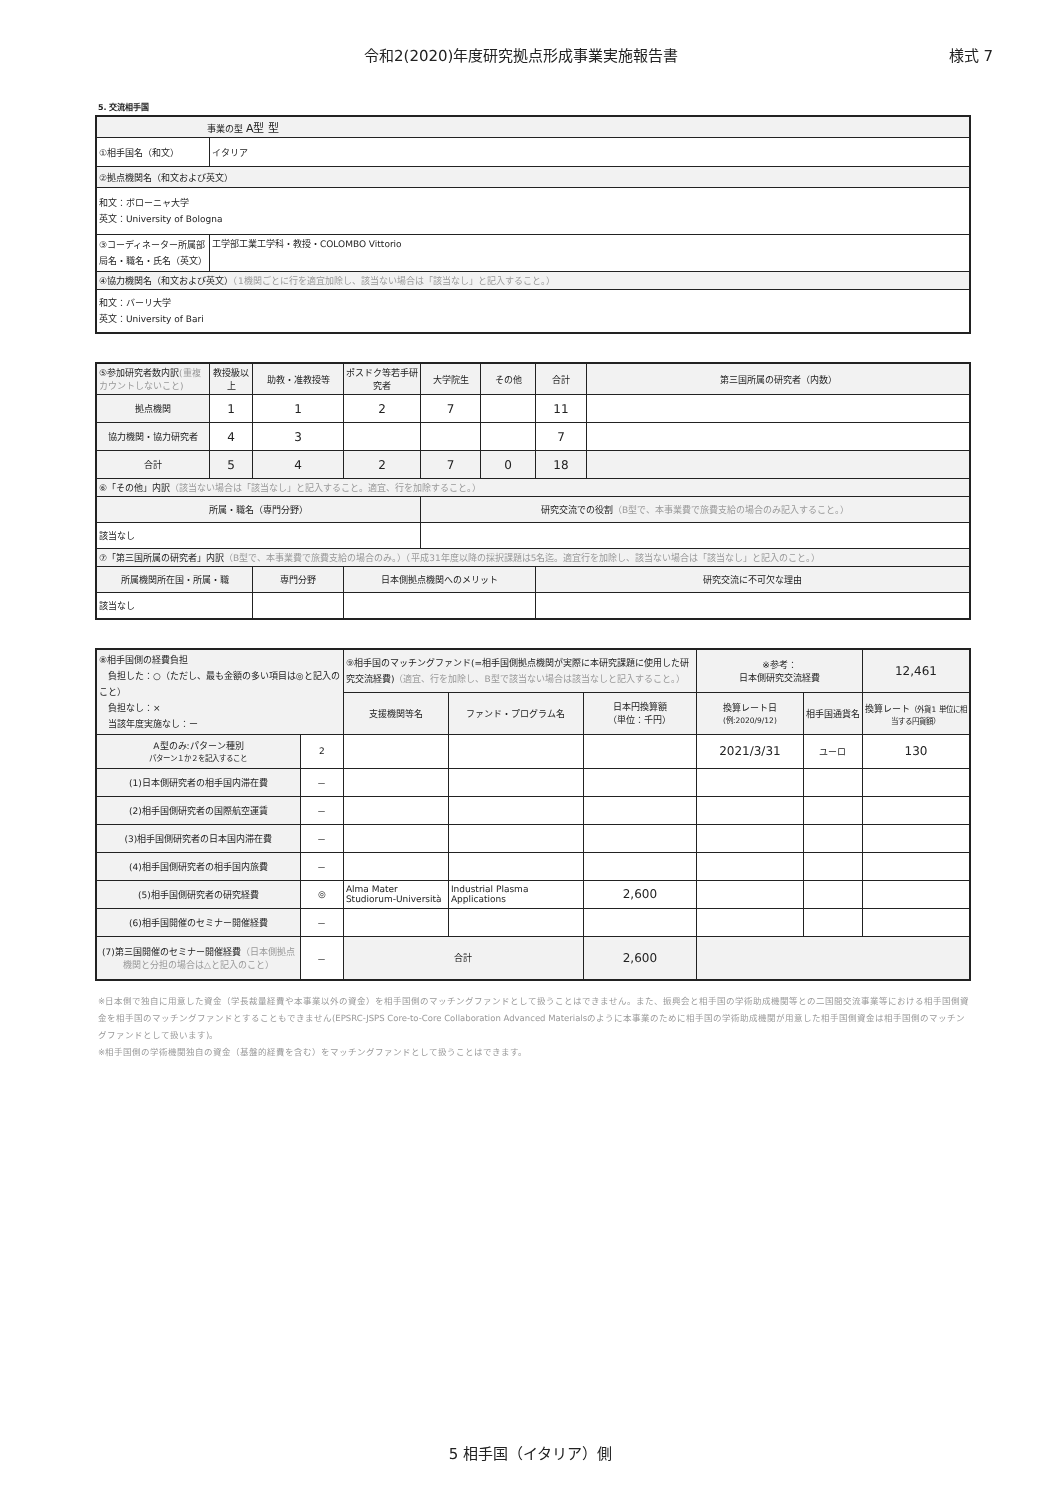令和2(2020)年度研究拠点形成事業実施報告書 様式 7
5. 交流相手国
| 事業の型 A型 型 | |
| ①相手国名（和文） | イタリア |
| ②拠点機関名（和文および英文） | |
| 和文：ボローニャ大学 英文：University of Bologna | |
| ③コーディネーター所属部局名・職名・氏名（英文） | 工学部工業工学科・教授・COLOMBO Vittorio |
| ④協力機関名（和文および英文） （1機関ごとに行を適宜加除し、該当ない場合は「該当なし」と記入すること。） | |
| 和文：バーリ大学 英文：University of Bari | |
| ⑤参加研究者数内訳 (重複カウントしないこと) | 教授級以上 | 助教・准教授等 | ポスドク等若手研究者 | 大学院生 | その他 | 合計 | 第三国所属の研究者（内数） |
| 拠点機関 | 1 | 1 | 2 | 7 | | 11 | |
| 協力機関・協力研究者 | 4 | 3 | | | | 7 | |
| 合計 | 5 | 4 | 2 | 7 | 0 | 18 | |
| ⑥「その他」内訳 （該当ない場合は「該当なし」と記入すること。適宜、行を加除すること。） | | | | | | | |
| 所属・職名（専門分野） | | | | 研究交流での役割 （B型で、本事業費で旅費支給の場合のみ記入すること。） | | | |
| 該当なし | | | | | | | |
| ⑦「第三国所属の研究者」内訳 （B型で、本事業費で旅費支給の場合のみ。）（平成31年度以降の採択課題は5名迄。適宜行を加除し、該当ない場合は「該当なし」と記入のこと。） | | | | | | | |
| 所属機関所在国・所属・職 | | 専門分野 | 日本側拠点機関へのメリット | | | 研究交流に不可欠な理由 | |
| 該当なし | | | | | | | |
| ⑧相手国側の経費負担 負担した：○（ただし、最も金額の多い項目は◎と記入のこと） 負担なし：× 当該年度実施なし：ー | | ⑨相手国のマッチングファンド(=相手国側拠点機関が実際に本研究課題に使用した研究交流経費) （適宜、行を加除し、B型で該当ない場合は該当なしと記入すること。） | | | ※参考： 日本側研究交流経費 | | 12,461 |
| | | 支援機関等名 | ファンド・プログラム名 | 日本円換算額 （単位：千円） | 換算レート日 (例:2020/9/12) | 相手国通貨名 | 換算レート （外貨1 単位に相当する円貨額） |
| A型のみ:パターン種別 パターン１か２を記入すること | 2 | | | | 2021/3/31 | ユーロ | 130 |
| (1)日本側研究者の相手国内滞在費 | － | | | | | | |
| (2)相手国側研究者の国際航空運賃 | － | | | | | | |
| (3)相手国側研究者の日本国内滞在費 | － | | | | | | |
| (4)相手国側研究者の相手国内旅費 | － | | | | | | |
| (5)相手国側研究者の研究経費 | ◎ | Alma Mater Studiorum-Università | Industrial Plasma Applications | 2,600 | | | |
| (6)相手国開催のセミナー開催経費 | － | | | | | | |
| (7)第三国開催のセミナー開催経費 （日本側拠点機関と分担の場合は△と記入のこと） | － | 合計 | | 2,600 | | | |
※日本側で独自に用意した資金（学長裁量経費や本事業以外の資金）を相手国側のマッチングファンドとして扱うことはできません。また、振興会と相手国の学術助成機関等との二国間交流事業等における相手国側資金を相手国のマッチングファンドとすることもできません(EPSRC-JSPS Core-to-Core Collaboration Advanced Materialsのように本事業のために相手国の学術助成機関が用意した相手国側資金は相手国側のマッチングファンドとして扱います)。
※相手国側の学術機関独自の資金（基盤的経費を含む）をマッチングファンドとして扱うことはできます。
5 相手国（イタリア）側